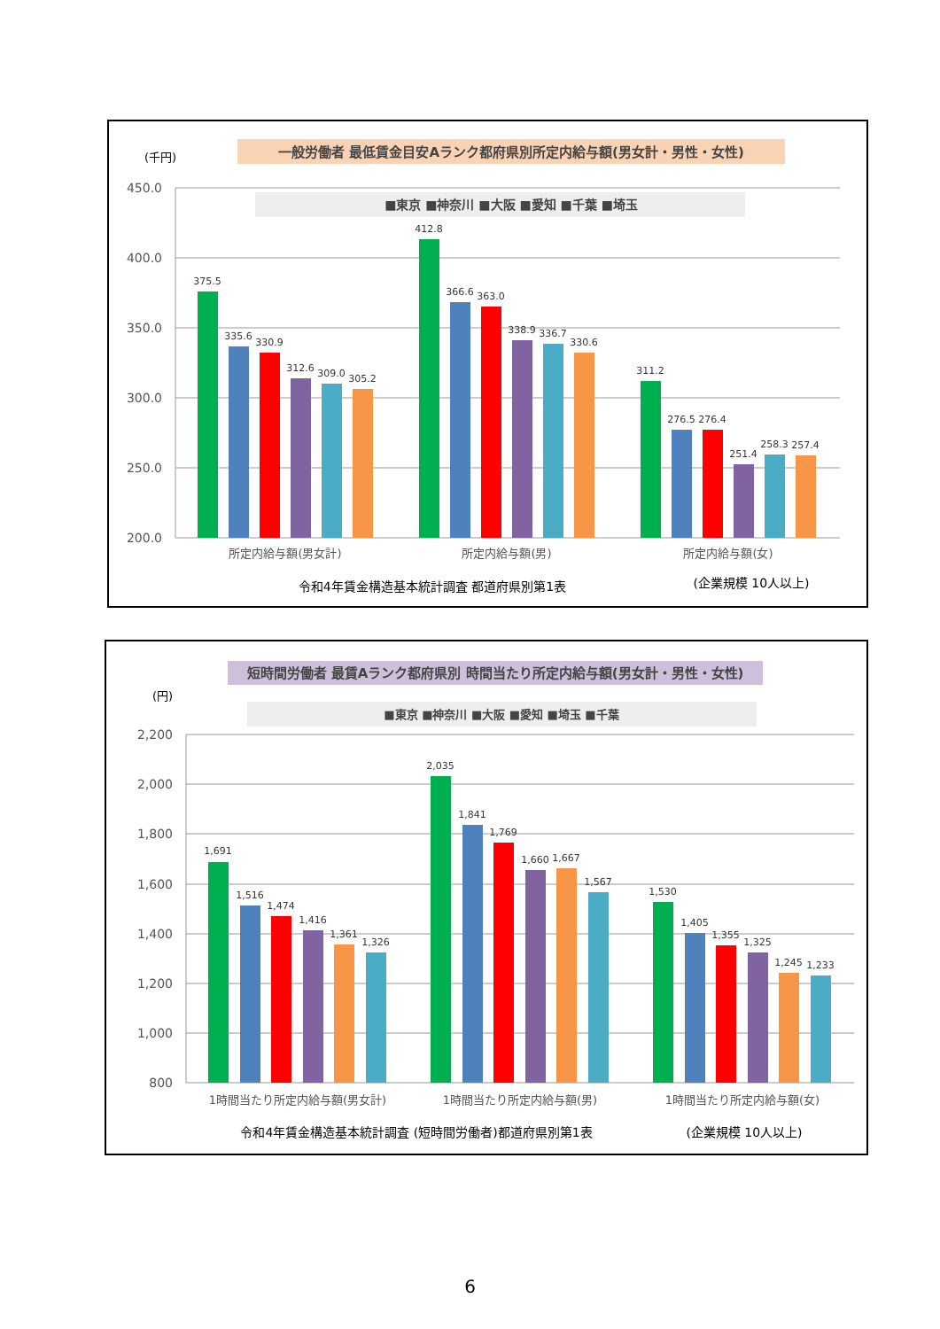一般労働者 最低賃金目安Aランク都府県別所定内給与額(男女計・男性・女性)
(千円)
450.0
400.0
350.0
300.0
250.0
200.0
■東京 ■神奈川 ■大阪 ■愛知 ■千葉 ■埼玉
375.5
335.6
330.9
312.6
309.0
305.2
412.8
366.6
363.0
338.9
336.7
330.6
311.2
276.5
276.4
251.4
258.3
257.4
所定内給与額(男女計)
所定内給与額(男)
所定内給与額(女)
令和4年賃金構造基本統計調査 都道府県別第1表
(企業規模 10人以上)
短時間労働者 最賃Aランク都府県別 時間当たり所定内給与額(男女計・男性・女性)
(円)
■東京 ■神奈川 ■大阪 ■愛知 ■埼玉 ■千葉
2,200
2,000
1,800
1,600
1,400
1,200
1,000
800
1,691
1,516
1,474
1,416
1,361
1,326
2,035
1,841
1,769
1,660
1,667
1,567
1,530
1,405
1,355
1,325
1,245
1,233
1時間当たり所定内給与額(男女計)
1時間当たり所定内給与額(男)
1時間当たり所定内給与額(女)
令和4年賃金構造基本統計調査 (短時間労働者)都道府県別第1表
(企業規模 10人以上)
6